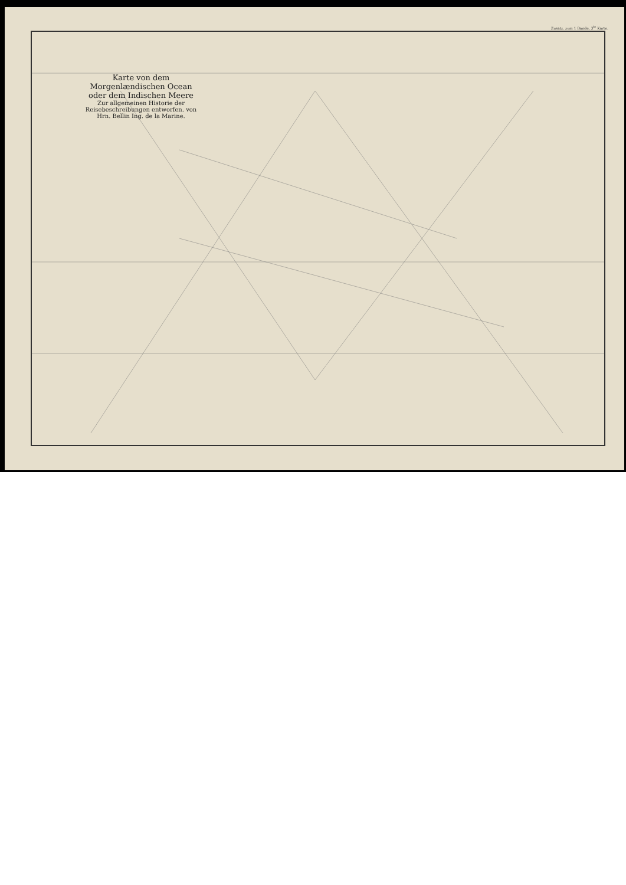Karte von dem Morgenlændischen Ocean oder dem Indischen Meere
Zur allgemeinen Historie der Reisebeschreibungen entworfen. von Hrn. Bellin Ing. de la Marine.
Zusatz. zum 1 Bande, 3<sup>te</sup> Karte.